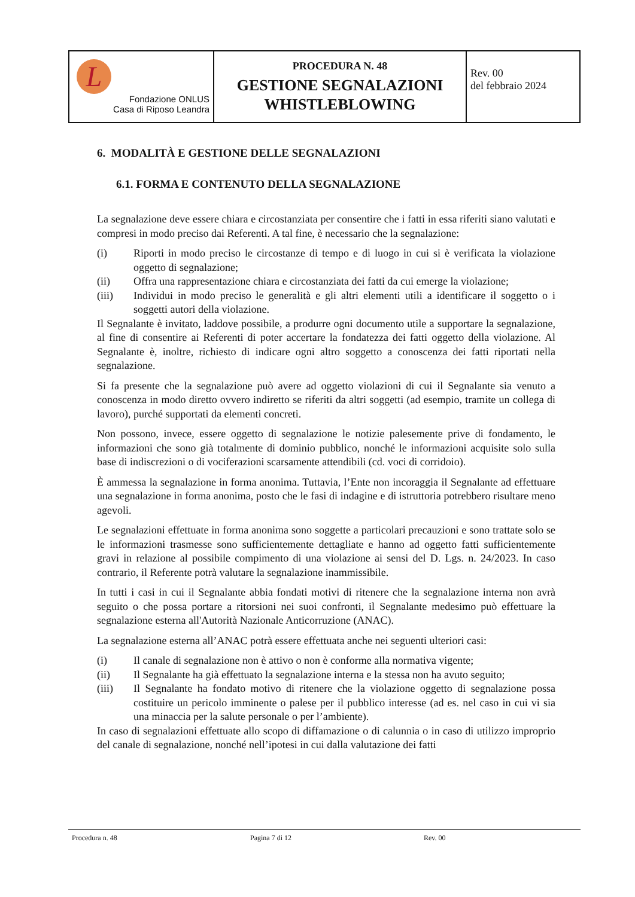| L Fondazione ONLUS Casa di Riposo Leandra | PROCEDURA N. 48 GESTIONE SEGNALAZIONI WHISTLEBLOWING | Rev. 00 del febbraio 2024 |
6. MODALITÀ E GESTIONE DELLE SEGNALAZIONI
6.1. FORMA E CONTENUTO DELLA SEGNALAZIONE
La segnalazione deve essere chiara e circostanziata per consentire che i fatti in essa riferiti siano valutati e compresi in modo preciso dai Referenti. A tal fine, è necessario che la segnalazione:
(i) Riporti in modo preciso le circostanze di tempo e di luogo in cui si è verificata la violazione oggetto di segnalazione;
(ii) Offra una rappresentazione chiara e circostanziata dei fatti da cui emerge la violazione;
(iii) Individui in modo preciso le generalità e gli altri elementi utili a identificare il soggetto o i soggetti autori della violazione.
Il Segnalante è invitato, laddove possibile, a produrre ogni documento utile a supportare la segnalazione, al fine di consentire ai Referenti di poter accertare la fondatezza dei fatti oggetto della violazione. Al Segnalante è, inoltre, richiesto di indicare ogni altro soggetto a conoscenza dei fatti riportati nella segnalazione.
Si fa presente che la segnalazione può avere ad oggetto violazioni di cui il Segnalante sia venuto a conoscenza in modo diretto ovvero indiretto se riferiti da altri soggetti (ad esempio, tramite un collega di lavoro), purché supportati da elementi concreti.
Non possono, invece, essere oggetto di segnalazione le notizie palesemente prive di fondamento, le informazioni che sono già totalmente di dominio pubblico, nonché le informazioni acquisite solo sulla base di indiscrezioni o di vociferazioni scarsamente attendibili (cd. voci di corridoio).
È ammessa la segnalazione in forma anonima. Tuttavia, l’Ente non incoraggia il Segnalante ad effettuare una segnalazione in forma anonima, posto che le fasi di indagine e di istruttoria potrebbero risultare meno agevoli.
Le segnalazioni effettuate in forma anonima sono soggette a particolari precauzioni e sono trattate solo se le informazioni trasmesse sono sufficientemente dettagliate e hanno ad oggetto fatti sufficientemente gravi in relazione al possibile compimento di una violazione ai sensi del D. Lgs. n. 24/2023. In caso contrario, il Referente potrà valutare la segnalazione inammissibile.
In tutti i casi in cui il Segnalante abbia fondati motivi di ritenere che la segnalazione interna non avrà seguito o che possa portare a ritorsioni nei suoi confronti, il Segnalante medesimo può effettuare la segnalazione esterna all'Autorità Nazionale Anticorruzione (ANAC).
La segnalazione esterna all’ANAC potrà essere effettuata anche nei seguenti ulteriori casi:
(i) Il canale di segnalazione non è attivo o non è conforme alla normativa vigente;
(ii) Il Segnalante ha già effettuato la segnalazione interna e la stessa non ha avuto seguito;
(iii) Il Segnalante ha fondato motivo di ritenere che la violazione oggetto di segnalazione possa costituire un pericolo imminente o palese per il pubblico interesse (ad es. nel caso in cui vi sia una minaccia per la salute personale o per l’ambiente).
In caso di segnalazioni effettuate allo scopo di diffamazione o di calunnia o in caso di utilizzo improprio del canale di segnalazione, nonché nell’ipotesi in cui dalla valutazione dei fatti
Procedura n. 48 Pagina 7 di 12 Rev. 00